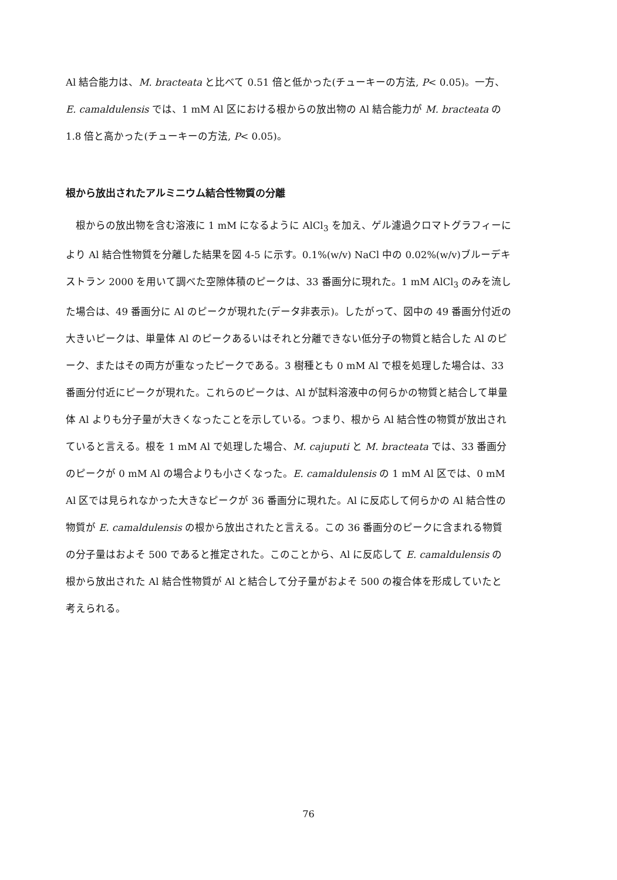Al 結合能力は、M. bracteata と比べて 0.51 倍と低かった(チューキーの方法, P< 0.05)。一方、E. camaldulensis では、1 mM Al 区における根からの放出物の Al 結合能力が M. bracteata の 1.8 倍と高かった(チューキーの方法, P< 0.05)。
根から放出されたアルミニウム結合性物質の分離
根からの放出物を含む溶液に 1 mM になるように AlCl<sub>3</sub> を加え、ゲル濾過クロマトグラフィーにより Al 結合性物質を分離した結果を図 4-5 に示す。0.1%(w/v) NaCl 中の 0.02%(w/v)ブルーデキストラン 2000 を用いて調べた空隙体積のピークは、33 番画分に現れた。1 mM AlCl<sub>3</sub> のみを流した場合は、49 番画分に Al のピークが現れた(データ非表示)。したがって、図中の 49 番画分付近の大きいピークは、単量体 Al のピークあるいはそれと分離できない低分子の物質と結合した Al のピーク、またはその両方が重なったピークである。3 樹種とも 0 mM Al で根を処理した場合は、33 番画分付近にピークが現れた。これらのピークは、Al が試料溶液中の何らかの物質と結合して単量体 Al よりも分子量が大きくなったことを示している。つまり、根から Al 結合性の物質が放出されていると言える。根を 1 mM Al で処理した場合、M. cajuputi と M. bracteata では、33 番画分のピークが 0 mM Al の場合よりも小さくなった。E. camaldulensis の 1 mM Al 区では、0 mM Al 区では見られなかった大きなピークが 36 番画分に現れた。Al に反応して何らかの Al 結合性の物質が E. camaldulensis の根から放出されたと言える。この 36 番画分のピークに含まれる物質の分子量はおよそ 500 であると推定された。このことから、Al に反応して E. camaldulensis の根から放出された Al 結合性物質が Al と結合して分子量がおよそ 500 の複合体を形成していたと考えられる。
76